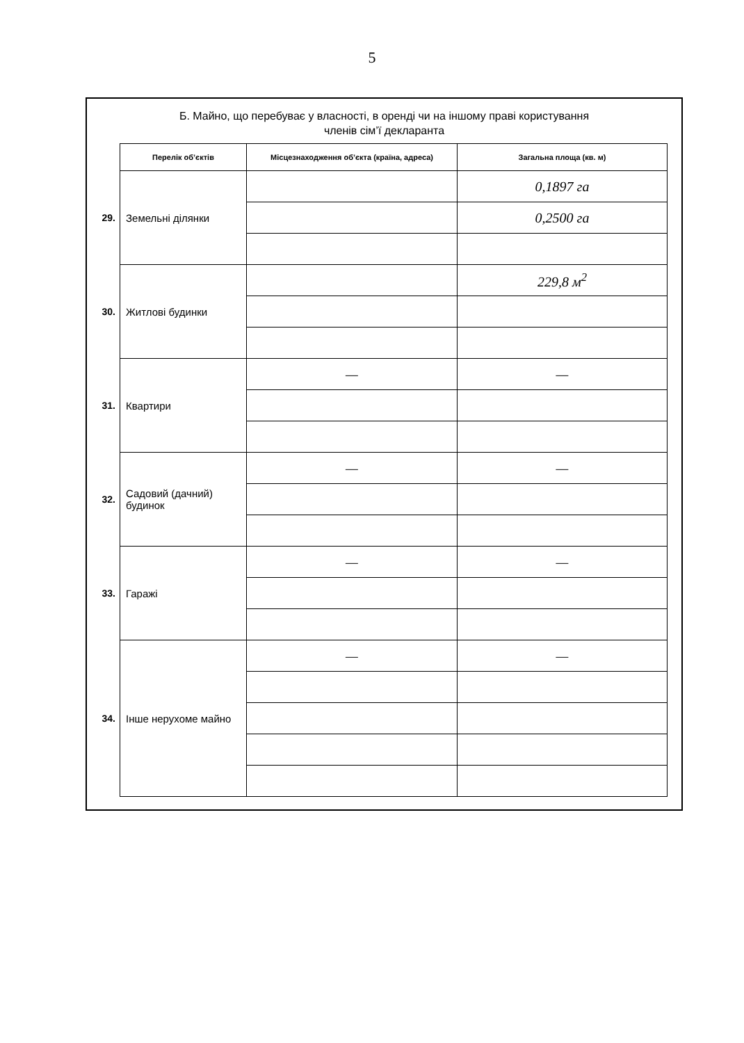5
Б. Майно, що перебуває у власності, в оренді чи на іншому праві користування
членів сім’ї декларанта
| | Перелік об’єктів | Місцезнаходження об’єкта (країна, адреса) | Загальна площа (кв. м) |
| 29. | Земельні ділянки | | 0,1897 га |
| | | | 0,2500 га |
| 30. | Житлові будинки | | 229,8 м<sup>2</sup> |
| 31. | Квартири | — | — |
| 32. | Садовий (дачний) будинок | — | — |
| 33. | Гаражі | — | — |
| 34. | Інше нерухоме майно | — | — |